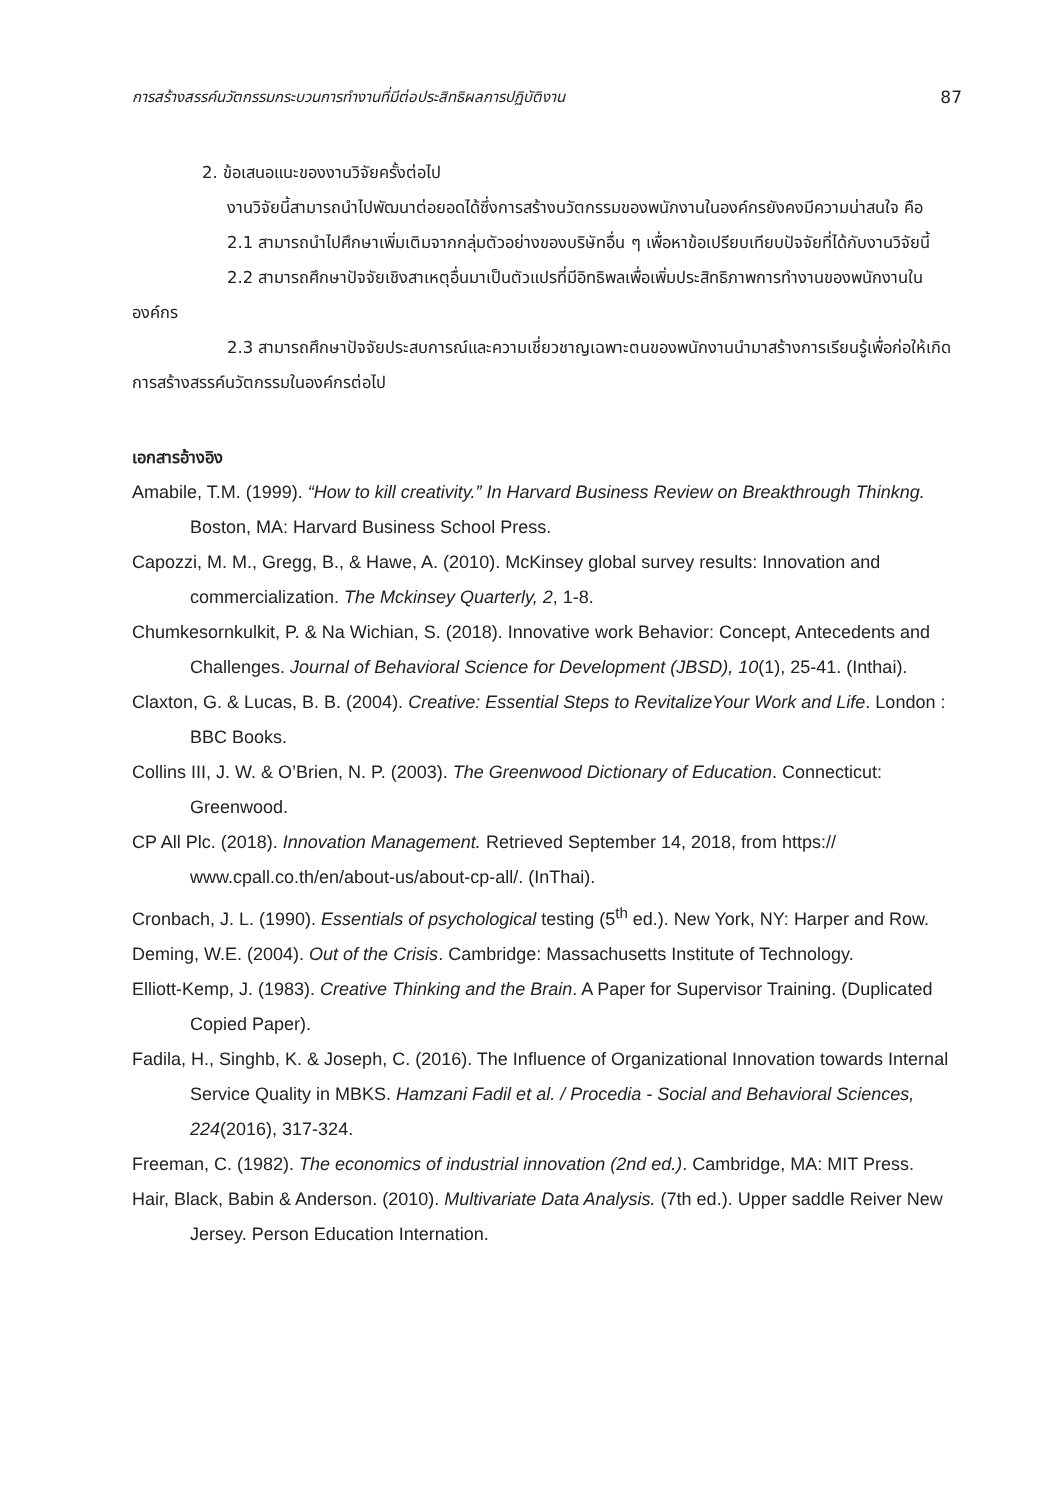การสร้างสรรค์นวัตกรรมกระบวนการทำงานที่มีต่อประสิทธิผลการปฏิบัติงาน 87
2. ข้อเสนอแนะของงานวิจัยครั้งต่อไป
งานวิจัยนี้สามารถนำไปพัฒนาต่อยอดได้ซึ่งการสร้างนวัตกรรมของพนักงานในองค์กรยังคงมีความน่าสนใจ คือ
2.1 สามารถนำไปศึกษาเพิ่มเติมจากกลุ่มตัวอย่างของบริษัทอื่น ๆ เพื่อหาข้อเปรียบเทียบปัจจัยที่ได้กับงานวิจัยนี้
2.2 สามารถศึกษาปัจจัยเชิงสาเหตุอื่นมาเป็นตัวแปรที่มีอิทธิพลเพื่อเพิ่มประสิทธิภาพการทำงานของพนักงานในองค์กร
2.3 สามารถศึกษาปัจจัยประสบการณ์และความเชี่ยวชาญเฉพาะตนของพนักงานนำมาสร้างการเรียนรู้เพื่อก่อให้เกิดการสร้างสรรค์นวัตกรรมในองค์กรต่อไป
เอกสารอ้างอิง
Amabile, T.M. (1999). “How to kill creativity.” In Harvard Business Review on Breakthrough Thinkng. Boston, MA: Harvard Business School Press.
Capozzi, M. M., Gregg, B., & Hawe, A. (2010). McKinsey global survey results: Innovation and commercialization. The Mckinsey Quarterly, 2, 1-8.
Chumkesornkulkit, P. & Na Wichian, S. (2018). Innovative work Behavior: Concept, Antecedents and Challenges. Journal of Behavioral Science for Development (JBSD), 10(1), 25-41. (Inthai).
Claxton, G. & Lucas, B. B. (2004). Creative: Essential Steps to RevitalizeYour Work and Life. London : BBC Books.
Collins III, J. W. & O’Brien, N. P. (2003). The Greenwood Dictionary of Education. Connecticut: Greenwood.
CP All Plc. (2018). Innovation Management. Retrieved September 14, 2018, from https:// www.cpall.co.th/en/about-us/about-cp-all/. (InThai).
Cronbach, J. L. (1990). Essentials of psychological testing (5<sup>th</sup> ed.). New York, NY: Harper and Row.
Deming, W.E. (2004). Out of the Crisis. Cambridge: Massachusetts Institute of Technology.
Elliott-Kemp, J. (1983). Creative Thinking and the Brain. A Paper for Supervisor Training. (Duplicated Copied Paper).
Fadila, H., Singhb, K. & Joseph, C. (2016). The Influence of Organizational Innovation towards Internal Service Quality in MBKS. Hamzani Fadil et al. / Procedia - Social and Behavioral Sciences, 224(2016), 317-324.
Freeman, C. (1982). The economics of industrial innovation (2nd ed.). Cambridge, MA: MIT Press.
Hair, Black, Babin & Anderson. (2010). Multivariate Data Analysis. (7th ed.). Upper saddle Reiver New Jersey. Person Education Internation.